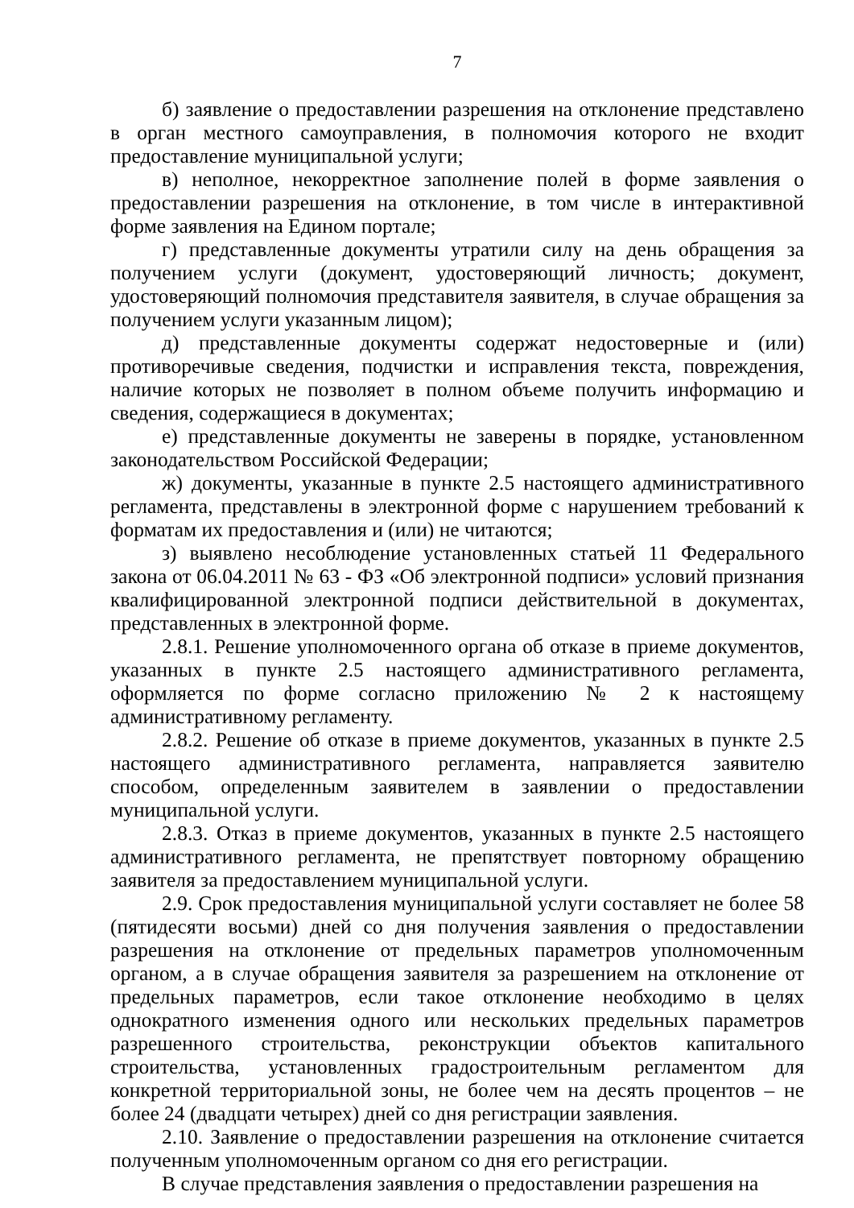7
б) заявление о предоставлении разрешения на отклонение представлено в орган местного самоуправления, в полномочия которого не входит предоставление муниципальной услуги;
в) неполное, некорректное заполнение полей в форме заявления о предоставлении разрешения на отклонение, в том числе в интерактивной форме заявления на Едином портале;
г) представленные документы утратили силу на день обращения за получением услуги (документ, удостоверяющий личность; документ, удостоверяющий полномочия представителя заявителя, в случае обращения за получением услуги указанным лицом);
д) представленные документы содержат недостоверные и (или) противоречивые сведения, подчистки и исправления текста, повреждения, наличие которых не позволяет в полном объеме получить информацию и сведения, содержащиеся в документах;
е) представленные документы не заверены в порядке, установленном законодательством Российской Федерации;
ж) документы, указанные в пункте 2.5 настоящего административного регламента, представлены в электронной форме с нарушением требований к форматам их предоставления и (или) не читаются;
з) выявлено несоблюдение установленных статьей 11 Федерального закона от 06.04.2011 № 63 - ФЗ «Об электронной подписи» условий признания квалифицированной электронной подписи действительной в документах, представленных в электронной форме.
2.8.1. Решение уполномоченного органа об отказе в приеме документов, указанных в пункте 2.5 настоящего административного регламента, оформляется по форме согласно приложению № 2 к настоящему административному регламенту.
2.8.2. Решение об отказе в приеме документов, указанных в пункте 2.5 настоящего административного регламента, направляется заявителю способом, определенным заявителем в заявлении о предоставлении муниципальной услуги.
2.8.3. Отказ в приеме документов, указанных в пункте 2.5 настоящего административного регламента, не препятствует повторному обращению заявителя за предоставлением муниципальной услуги.
2.9. Срок предоставления муниципальной услуги составляет не более 58 (пятидесяти восьми) дней со дня получения заявления о предоставлении разрешения на отклонение от предельных параметров уполномоченным органом, а в случае обращения заявителя за разрешением на отклонение от предельных параметров, если такое отклонение необходимо в целях однократного изменения одного или нескольких предельных параметров разрешенного строительства, реконструкции объектов капитального строительства, установленных градостроительным регламентом для конкретной территориальной зоны, не более чем на десять процентов – не более 24 (двадцати четырех) дней со дня регистрации заявления.
2.10. Заявление о предоставлении разрешения на отклонение считается полученным уполномоченным органом со дня его регистрации.
В случае представления заявления о предоставлении разрешения на